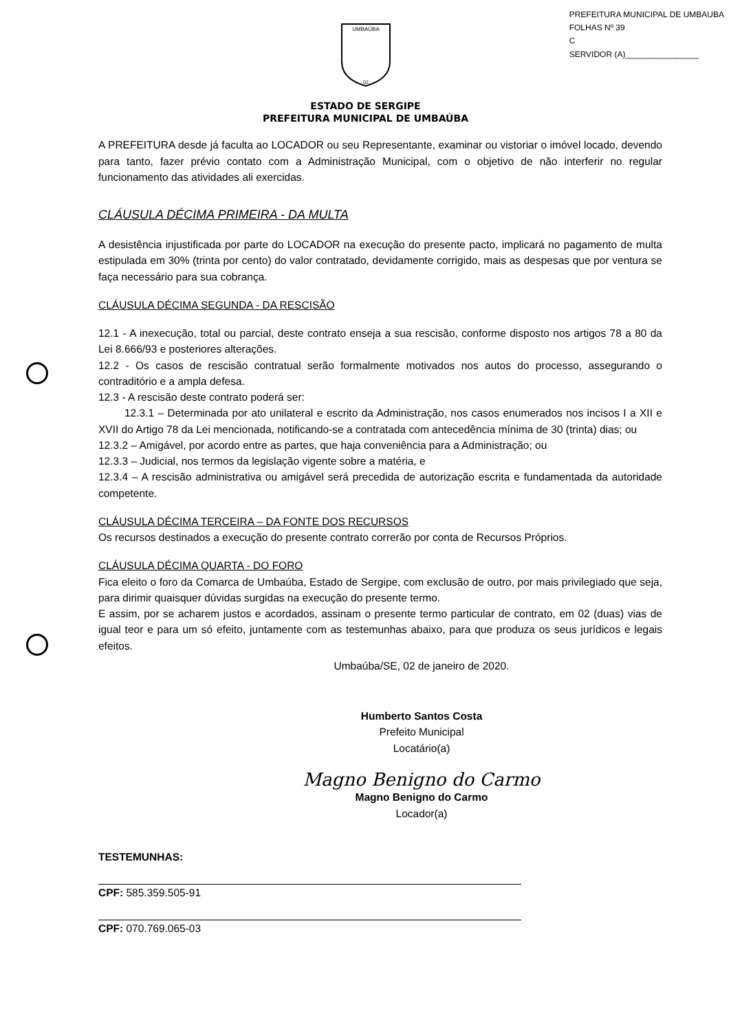PREFEITURA MUNICIPAL DE UMBAUBA
FOLHAS Nº 39
C
SERVIDOR (A)________________
UMBAÚBA
02
ESTADO DE SERGIPE
PREFEITURA MUNICIPAL DE UMBAÚBA
A PREFEITURA desde já faculta ao LOCADOR ou seu Representante, examinar ou vistoriar o imóvel locado, devendo para tanto, fazer prévio contato com a Administração Municipal, com o objetivo de não interferir no regular funcionamento das atividades ali exercidas.
CLÁUSULA DÉCIMA PRIMEIRA - DA MULTA
A desistência injustificada por parte do LOCADOR na execução do presente pacto, implicará no pagamento de multa estipulada em 30% (trinta por cento) do valor contratado, devidamente corrigido, mais as despesas que por ventura se faça necessário para sua cobrança.
CLÁUSULA DÉCIMA SEGUNDA - DA RESCISÃO
12.1 - A inexecução, total ou parcial, deste contrato enseja a sua rescisão, conforme disposto nos artigos 78 a 80 da Lei 8.666/93 e posteriores alterações.
12.2 - Os casos de rescisão contratual serão formalmente motivados nos autos do processo, assegurando o contraditório e a ampla defesa.
12.3 - A rescisão deste contrato poderá ser:
12.3.1 – Determinada por ato unilateral e escrito da Administração, nos casos enumerados nos incisos I a XII e XVII do Artigo 78 da Lei mencionada, notificando-se a contratada com antecedência mínima de 30 (trinta) dias; ou
12.3.2 – Amigável, por acordo entre as partes, que haja conveniência para a Administração; ou
12.3.3 – Judicial, nos termos da legislação vigente sobre a matéria, e
12.3.4 – A rescisão administrativa ou amigável será precedida de autorização escrita e fundamentada da autoridade competente.
CLÁUSULA DÉCIMA TERCEIRA – DA FONTE DOS RECURSOS
Os recursos destinados a execução do presente contrato correrão por conta de Recursos Próprios.
CLÁUSULA DÉCIMA QUARTA - DO FORO
Fica eleito o foro da Comarca de Umbaúba, Estado de Sergipe, com exclusão de outro, por mais privilegiado que seja, para dirimir quaisquer dúvidas surgidas na execução do presente termo.
E assim, por se acharem justos e acordados, assinam o presente termo particular de contrato, em 02 (duas) vias de igual teor e para um só efeito, juntamente com as testemunhas abaixo, para que produza os seus jurídicos e legais efeitos.
Umbaúba/SE, 02 de janeiro de 2020.
Humberto Santos Costa
Prefeito Municipal
Locatário(a)
Magno Benigno do Carmo
Magno Benigno do Carmo
Locador(a)
TESTEMUNHAS:
CPF: 585.359.505-91
CPF: 070.769.065-03